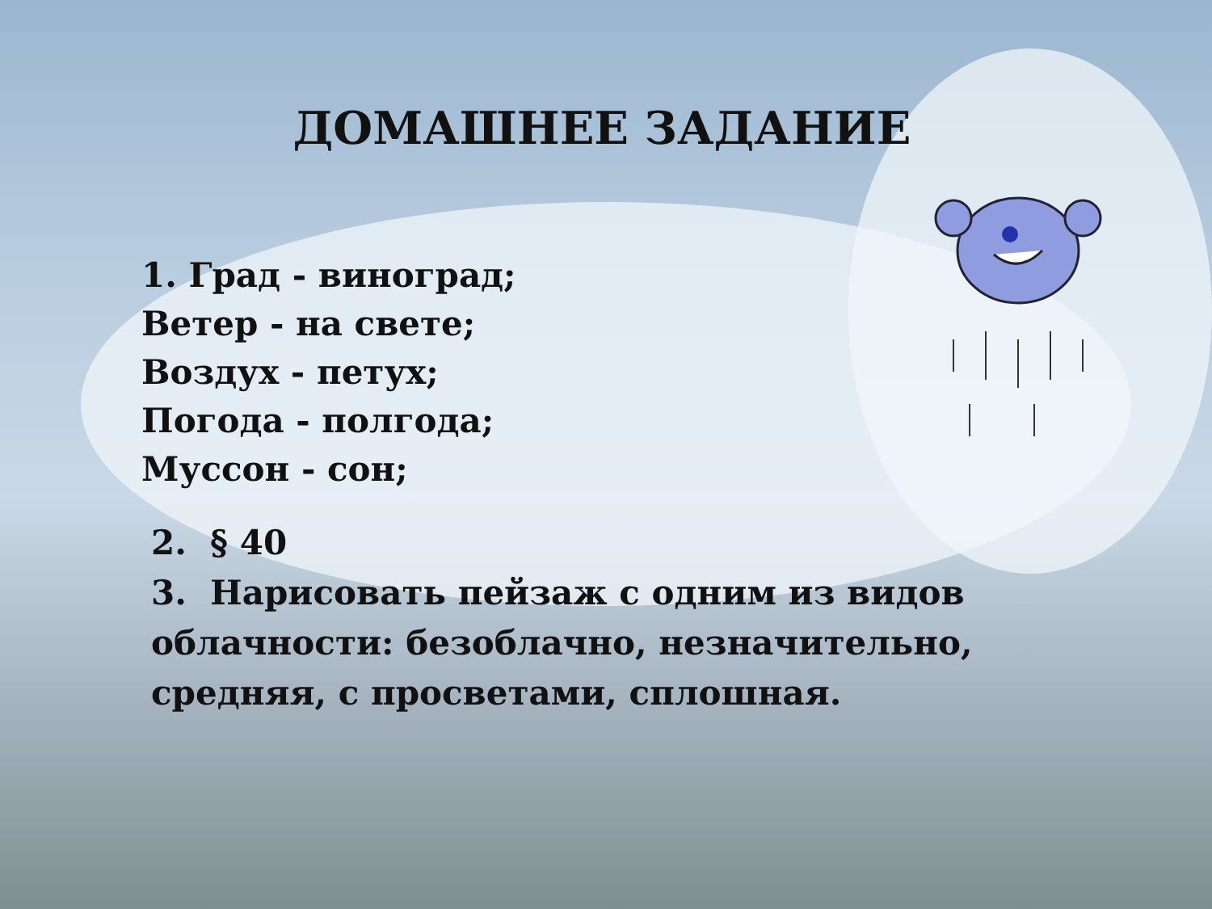ДОМАШНЕЕ ЗАДАНИЕ
1. Град - виноград;
Ветер - на свете;
Воздух - петух;
Погода - полгода;
Муссон - сон;
2. § 40
3. Нарисовать пейзаж с одним из видов облачности: безоблачно, незначительно, средняя, с просветами, сплошная.